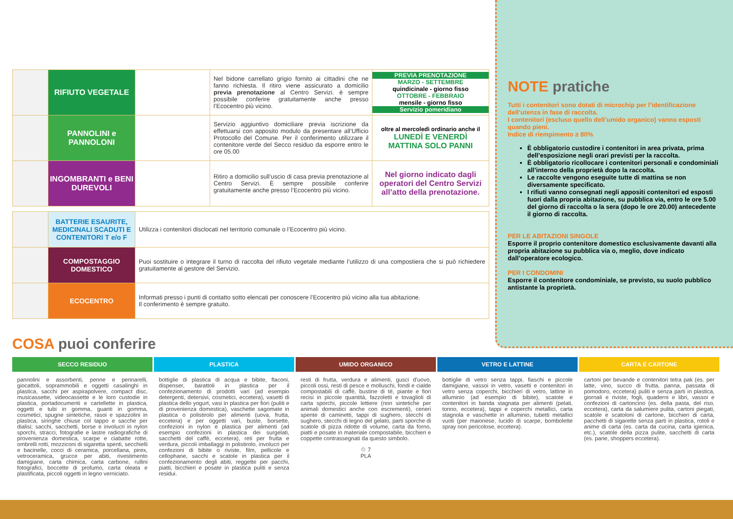| | RIFIUTO VEGETALE | | Nel bidone carrellato grigio fornito ai cittadini che ne fanno richiesta. Il ritiro viene assicurato a domicilio previa prenotazione al Centro Servizi. è sempre possibile conferire gratuitamente anche presso l’Ecocentro più vicino. | PREVIA PRENOTAZIONE MARZO - SETTEMBRE quindicinale - giorno fisso OTTOBRE - FEBBRAIO mensile - giorno fisso Servizio pomeridiano |
| | PANNOLINI e PANNOLONI | | Servizio aggiuntivo domiciliare previa iscrizione da effettuarsi con apposito modulo da presentare all’Ufficio Protocollo del Comune. Per il conferimento utilizzare il contenitore verde del Secco residuo da esporre entro le ore 05.00 | oltre al mercoledì ordinario anche il LUNEDÌ E VENERDÌ MATTINA SOLO PANNI |
| | INGOMBRANTI e BENI DUREVOLI | | Ritiro a domicilio sull’uscio di casa previa prenotazione al Centro Servizi. È sempre possibile conferire gratuitamente anche presso l’Ecocentro più vicino. | Nel giorno indicato dagli operatori del Centro Servizi all’atto della prenotazione. |
| | BATTERIE ESAURITE, MEDICINALI SCADUTI E CONTENITORI T e/o F | Utilizza i contenitori disclocati nel territorio comunale o l’Ecocentro più vicino. |
| | COMPOSTAGGIO DOMESTICO | Puoi sostituire o integrare il turno di raccolta del rifiuto vegetale mediante l’utilizzo di una compostiera che si può richiedere gratuitamente al gestore del Servizio. |
| | ECOCENTRO | Informati presso i punti di contatto sotto elencati per conoscere l’Ecocentro più vicino alla tua abitazione. Il conferimento è sempre gratuito. |
NOTE pratiche
Tutti i contenitori sono dotati di microchip per l’identificazione dell’utenza in fase di raccolta.
I contenitori (escluso quello dell’umido organico) vanno esposti quando pieni.
Indice di riempimento ≥ 80%
È obbligatorio custodire i contenitori in area privata, prima dell’esposizione negli orari previsti per la raccolta.
È obbligatorio ricollocare i contenitori personali e condominiali all’interno della proprietà dopo la raccolta.
Le raccolte vengono eseguite tutte di mattina se non diversamente specificato.
I rifiuti vanno consegnati negli appositi contenitori ed esposti fuori dalla propria abitazione, su pubblica via, entro le ore 5.00 del giorno di raccolta o la sera (dopo le ore 20.00) antecedente il giorno di raccolta.
PER LE ABITAZIONI SINGOLE
Esporre il proprio contenitore domestico esclusivamente davanti alla propria abitazione su pubblica via o, meglio, dove indicato dall’operatore ecologico.
PER I CONDOMINI
Esporre il contenitore condominiale, se previsto, su suolo pubblico antistante la proprietà.
COSA puoi conferire
SECCO RESIDUO
pannolini e assorbenti, penne e pennarelli, giocattoli, soprammobili e oggetti casalinghi in plastica, sacchi per aspirapolvere, compact disc, musicassette, videocassette e le loro custodie in plastica, portadocumenti e cartellette in plastica, oggetti e tubi in gomma, guanti in gomma, cosmetici, spugne sintetiche, rasoi e spazzolini in plastica, siringhe chiuse col tappo e sacche per dialisi; sacchi, sacchetti, borse e involucri in nylon sporchi, stracci, fotografie e lastre radiografiche di provenienza domestica, scarpe e ciabatte rotte, ombrelli rotti, mozziconi di sigaretta spenti, secchielli e bacinelle, cocci di ceramica, porcellana, pirex, vetroceramica, grucce per abiti, rivestimento damigiane, carta chimica, carta carbone, rullini fotografici, boccette di profumo, carta oleata e plastificata, piccoli oggetti in legno verniciato.
PLASTICA
bottiglie di plastica di acqua e bibite, flaconi, dispenser, barattoli in plastica per il confezionamento di prodotti vari (ad esempio detergenti, detersivi, cosmetici, eccetera), vasetti di plastica dello yogurt, vasi in plastica per fiori (puliti e di provenienza domestica), vaschette sagomate in plastica o polistirolo per alimenti (uova, frutta, eccetera) e per oggetti vari, buste, borsette, confezioni in nylon e plastica per alimenti (ad esempio confezioni in plastica dei surgelati, sacchetti del caffè, eccetera), reti per frutta e verdura, piccoli imballaggi in polistirolo, involucri per confezioni di bibite o riviste, film, pellicole e cellophane, sacchi e scatole in plastica per il confezionamento degli abiti, reggette per pacchi, piatti, bicchieri e posate in plastica puliti e senza residui.
UMIDO ORGANICO
resti di frutta, verdura e alimenti, gusci d’uovo, piccoli ossi, resti di pesce e molluschi, fondi e cialde compostabili di caffè, bustine di tè, piante e fiori recisi in piccole quantità, fazzoletti e tovaglioli di carta sporchi, piccole lettiere (non sintetiche per animali domestici anche con escrementi), ceneri spente di caminetti, tappi di sughero, stecchi di sughero, stecchi di legno del gelato, parti sporche di scatole di pizza ridotte di volume, carta da forno, piatti e posate in materiale compostabile, bicchieri e coppette contrassegnati da questo simbolo.
♲ 7
PLA
VETRO E LATTINE
bottiglie di vetro senza tappi, fiaschi e piccole damigiane, vassoi in vetro, vasetti e contenitori in vetro senza coperchi, bicchieri di vetro, lattine in alluminio (ad esempio di bibite), scatole e contenitori in banda stagnata per alimenti (pelati, tonno, eccetera), tappi e coperchi metallici, carta stagnola e vaschette in alluminio, tubetti metallici vuoti (per maionese, lucido di scarpe, bombolette spray non pericolose, eccetera).
CARTA E CARTONE
cartoni per bevande e contenitori tetra pak (es. per latte, vino, succo di frutta, panna, passata di pomodoro, eccetera) puliti e senza parti in plastica, giornali e riviste, fogli, quaderni e libri, vassoi e confezioni di cartoncino (es. della pasta, del riso, eccetera), carta da salumiere pulita, cartoni piegati, scatole e scatoloni di cartone, bicchieri di carta, pacchetti di sigarette senza parti in plastica, rotoli e anime di carta (es. carta da cucina, carta igienica, etc.), scatole della pizza pulite, sacchetti di carta (es. pane, shoppers eccetera).